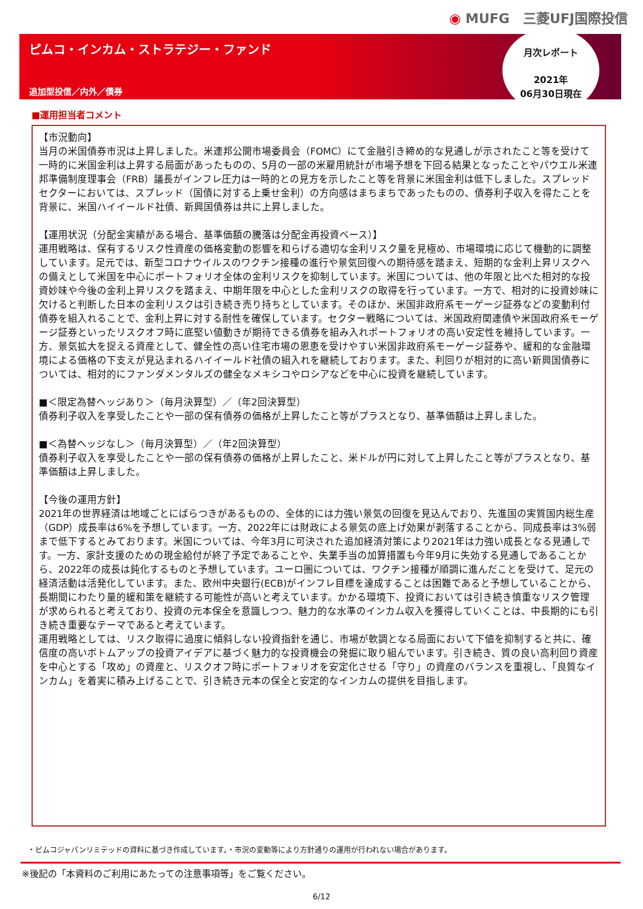◉ MUFG　三菱UFJ国際投信
ピムコ・インカム・ストラテジー・ファンド
追加型投信／内外／債券
月次レポート
2021年
06月30日現在
■運用担当者コメント
【市況動向】
当月の米国債券市況は上昇しました。米連邦公開市場委員会（FOMC）にて金融引き締め的な見通しが示されたこと等を受けて一時的に米国金利は上昇する局面があったものの、5月の一部の米雇用統計が市場予想を下回る結果となったことやパウエル米連邦準備制度理事会（FRB）議長がインフレ圧力は一時的との見方を示したこと等を背景に米国金利は低下しました。スプレッドセクターにおいては、スプレッド（国債に対する上乗せ金利）の方向感はまちまちであったものの、債券利子収入を得たことを背景に、米国ハイイールド社債、新興国債券は共に上昇しました。
【運用状況（分配金実績がある場合、基準価額の騰落は分配金再投資ベース）】
運用戦略は、保有するリスク性資産の価格変動の影響を和らげる適切な金利リスク量を見極め、市場環境に応じて機動的に調整しています。足元では、新型コロナウイルスのワクチン接種の進行や景気回復への期待感を踏まえ、短期的な金利上昇リスクへの備えとして米国を中心にポートフォリオ全体の金利リスクを抑制しています。米国については、他の年限と比べた相対的な投資妙味や今後の金利上昇リスクを踏まえ、中期年限を中心とした金利リスクの取得を行っています。一方で、相対的に投資妙味に欠けると判断した日本の金利リスクは引き続き売り持ちとしています。そのほか、米国非政府系モーゲージ証券などの変動利付債券を組入れることで、金利上昇に対する耐性を確保しています。セクター戦略については、米国政府関連債や米国政府系モーゲージ証券といったリスクオフ時に底堅い値動きが期待できる債券を組み入れポートフォリオの高い安定性を維持しています。一方、景気拡大を捉える資産として、健全性の高い住宅市場の恩恵を受けやすい米国非政府系モーゲージ証券や、緩和的な金融環境による価格の下支えが見込まれるハイイールド社債の組入れを継続しております。また、利回りが相対的に高い新興国債券については、相対的にファンダメンタルズの健全なメキシコやロシアなどを中心に投資を継続しています。
■＜限定為替ヘッジあり＞（毎月決算型）／（年2回決算型）
債券利子収入を享受したことや一部の保有債券の価格が上昇したこと等がプラスとなり、基準価額は上昇しました。
■＜為替ヘッジなし＞（毎月決算型）／（年2回決算型）
債券利子収入を享受したことや一部の保有債券の価格が上昇したこと、米ドルが円に対して上昇したこと等がプラスとなり、基準価額は上昇しました。
【今後の運用方針】
2021年の世界経済は地域ごとにばらつきがあるものの、全体的には力強い景気の回復を見込んでおり、先進国の実質国内総生産（GDP）成長率は6%を予想しています。一方、2022年には財政による景気の底上げ効果が剥落することから、同成長率は3%弱まで低下するとみております。米国については、今年3月に可決された追加経済対策により2021年は力強い成長となる見通しです。一方、家計支援のための現金給付が終了予定であることや、失業手当の加算措置も今年9月に失効する見通しであることから、2022年の成長は鈍化するものと予想しています。ユーロ圏については、ワクチン接種が順調に進んだことを受けて、足元の経済活動は活発化しています。また、欧州中央銀行(ECB)がインフレ目標を達成することは困難であると予想していることから、長期間にわたり量的緩和策を継続する可能性が高いと考えています。かかる環境下、投資においては引き続き慎重なリスク管理が求められると考えており、投資の元本保全を意識しつつ、魅力的な水準のインカム収入を獲得していくことは、中長期的にも引き続き重要なテーマであると考えています。
運用戦略としては、リスク取得に過度に傾斜しない投資指針を通じ、市場が軟調となる局面において下値を抑制すると共に、確信度の高いボトムアップの投資アイデアに基づく魅力的な投資機会の発掘に取り組んでいます。引き続き、質の良い高利回り資産を中心とする「攻め」の資産と、リスクオフ時にポートフォリオを安定化させる「守り」の資産のバランスを重視し、「良質なインカム」を着実に積み上げることで、引き続き元本の保全と安定的なインカムの提供を目指します。
・ピムコジャパンリミテッドの資料に基づき作成しています。・市況の変動等により方針通りの運用が行われない場合があります。
※後記の「本資料のご利用にあたっての注意事項等」をご覧ください。
6/12